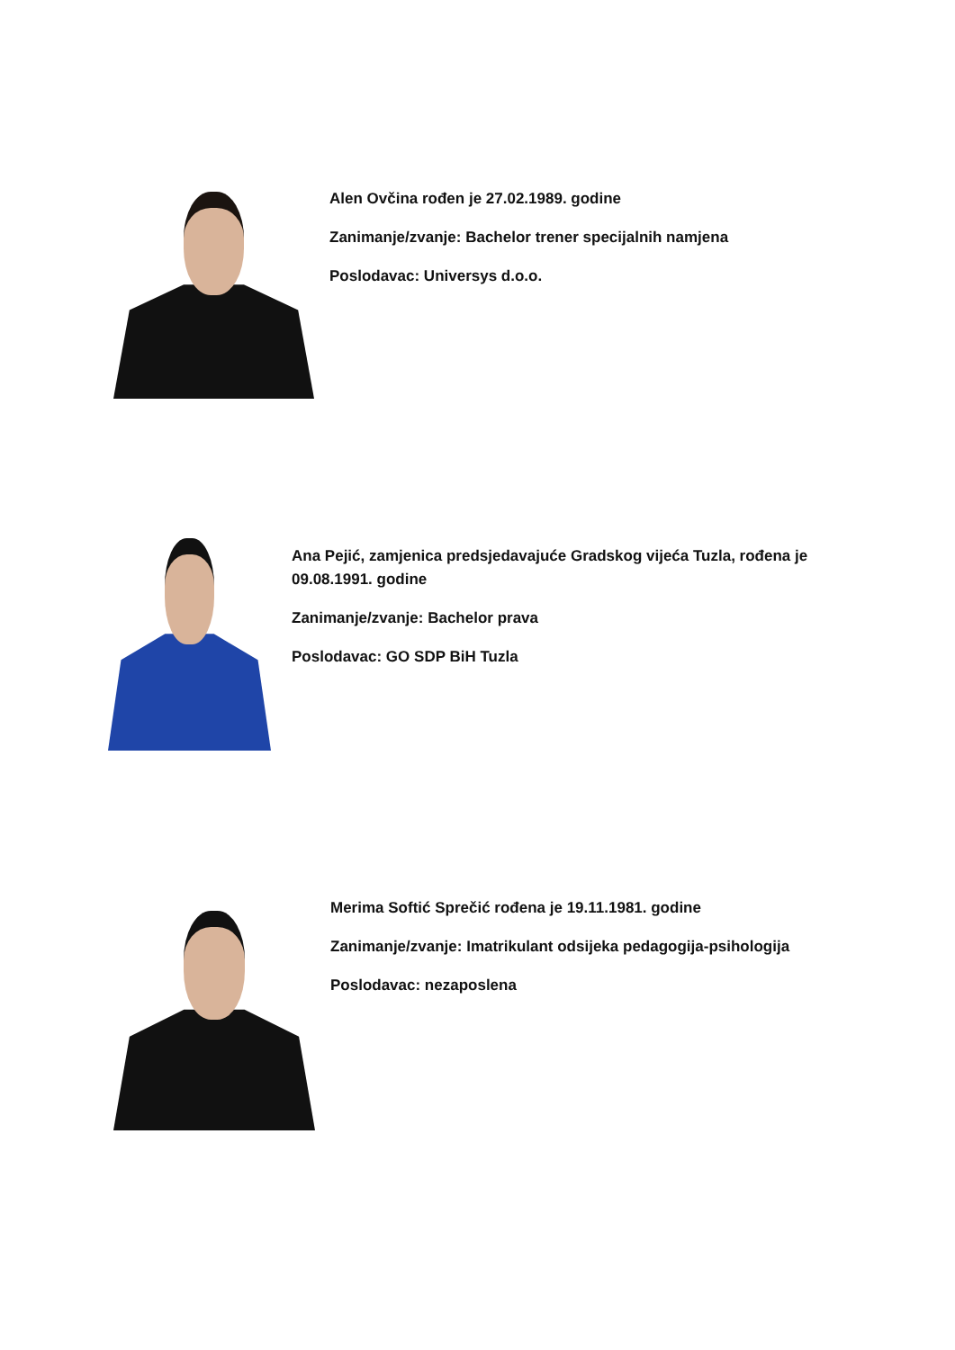Alen Ovčina rođen je 27.02.1989. godine
Zanimanje/zvanje: Bachelor trener specijalnih namjena
Poslodavac: Universys d.o.o.
Ana Pejić, zamjenica predsjedavajuće Gradskog vijeća Tuzla, rođena je 09.08.1991. godine
Zanimanje/zvanje: Bachelor prava
Poslodavac: GO SDP BiH Tuzla
Merima Softić Sprečić rođena je 19.11.1981. godine
Zanimanje/zvanje: Imatrikulant odsijeka pedagogija-psihologija
Poslodavac: nezaposlena